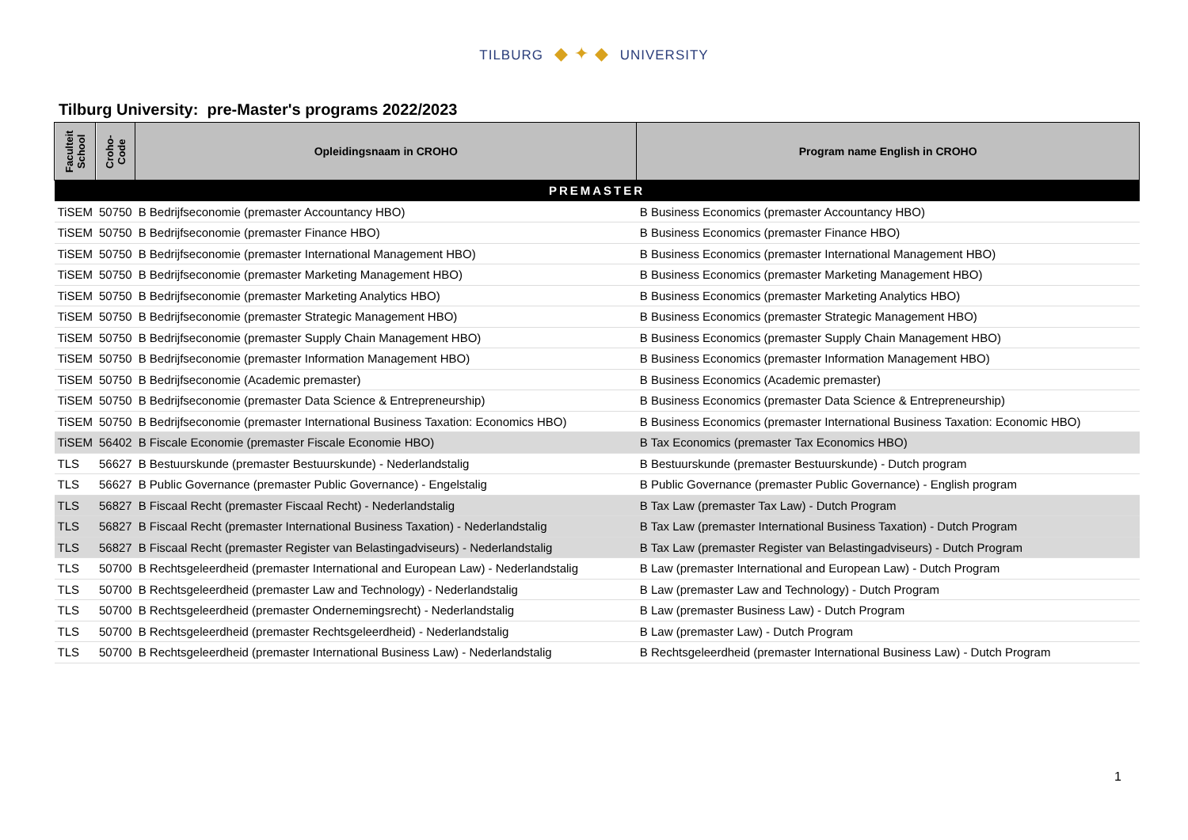TILBURG ◆ ✦ ◆ UNIVERSITY
Tilburg University: pre-Master's programs 2022/2023
| Faculteit School | Croho-Code | Opleidingsnaam in CROHO | Program name English in CROHO |
| --- | --- | --- | --- |
| PREMASTER | | | |
| TiSEM | 50750 | B Bedrijfseconomie (premaster Accountancy HBO) | B Business Economics (premaster Accountancy HBO) |
| TiSEM | 50750 | B Bedrijfseconomie (premaster Finance HBO) | B Business Economics (premaster Finance HBO) |
| TiSEM | 50750 | B Bedrijfseconomie (premaster International Management HBO) | B Business Economics (premaster International Management HBO) |
| TiSEM | 50750 | B Bedrijfseconomie (premaster Marketing Management HBO) | B Business Economics (premaster Marketing Management HBO) |
| TiSEM | 50750 | B Bedrijfseconomie (premaster Marketing Analytics HBO) | B Business Economics (premaster Marketing Analytics HBO) |
| TiSEM | 50750 | B Bedrijfseconomie (premaster Strategic Management HBO) | B Business Economics (premaster Strategic Management HBO) |
| TiSEM | 50750 | B Bedrijfseconomie (premaster Supply Chain Management HBO) | B Business Economics (premaster Supply Chain Management HBO) |
| TiSEM | 50750 | B Bedrijfseconomie (premaster Information Management HBO) | B Business Economics (premaster Information Management HBO) |
| TiSEM | 50750 | B Bedrijfseconomie (Academic premaster) | B Business Economics (Academic premaster) |
| TiSEM | 50750 | B Bedrijfseconomie (premaster Data Science & Entrepreneurship) | B Business Economics (premaster Data Science & Entrepreneurship) |
| TiSEM | 50750 | B Bedrijfseconomie (premaster International Business Taxation: Economics HBO) | B Business Economics (premaster International Business Taxation: Economic HBO) |
| TiSEM | 56402 | B Fiscale Economie (premaster Fiscale Economie HBO) | B Tax Economics (premaster Tax Economics HBO) |
| TLS | 56627 | B Bestuurskunde (premaster Bestuurskunde) - Nederlandstalig | B Bestuurskunde (premaster Bestuurskunde) - Dutch program |
| TLS | 56627 | B Public Governance (premaster Public Governance) - Engelstalig | B Public Governance (premaster Public Governance) - English program |
| TLS | 56827 | B Fiscaal Recht (premaster Fiscaal Recht) - Nederlandstalig | B Tax Law (premaster Tax Law) - Dutch Program |
| TLS | 56827 | B Fiscaal Recht (premaster International Business Taxation) - Nederlandstalig | B Tax Law (premaster International Business Taxation) - Dutch Program |
| TLS | 56827 | B Fiscaal Recht (premaster Register van Belastingadviseurs) - Nederlandstalig | B Tax Law (premaster Register van Belastingadviseurs) - Dutch Program |
| TLS | 50700 | B Rechtsgeleerdheid (premaster International and European Law) - Nederlandstalig | B Law (premaster International and European Law) - Dutch Program |
| TLS | 50700 | B Rechtsgeleerdheid (premaster Law and Technology) - Nederlandstalig | B Law (premaster Law and Technology) - Dutch Program |
| TLS | 50700 | B Rechtsgeleerdheid (premaster Ondernemingsrecht) - Nederlandstalig | B Law (premaster Business Law) - Dutch Program |
| TLS | 50700 | B Rechtsgeleerdheid (premaster Rechtsgeleerdheid) - Nederlandstalig | B Law (premaster Law) - Dutch Program |
| TLS | 50700 | B Rechtsgeleerdheid (premaster International Business Law) - Nederlandstalig | B Rechtsgeleerdheid (premaster International Business Law) - Dutch Program |
1